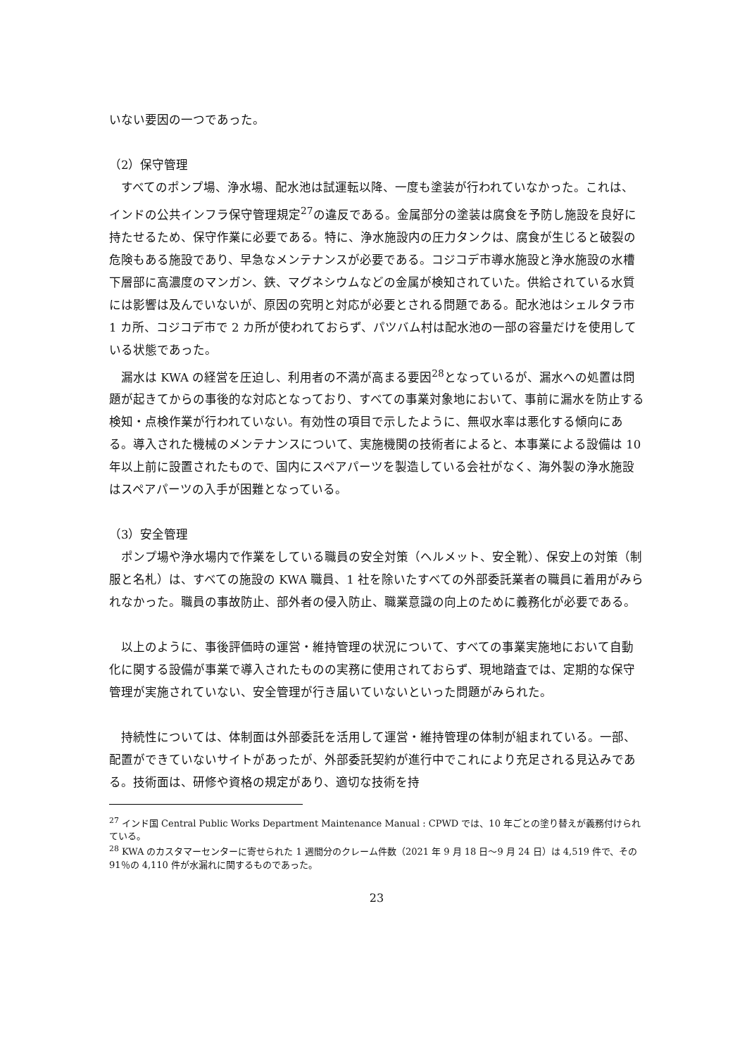いない要因の一つであった。
（2）保守管理
　すべてのポンプ場、浄水場、配水池は試運転以降、一度も塗装が行われていなかった。これは、インドの公共インフラ保守管理規定<sup>27</sup>の違反である。金属部分の塗装は腐食を予防し施設を良好に持たせるため、保守作業に必要である。特に、浄水施設内の圧力タンクは、腐食が生じると破裂の危険もある施設であり、早急なメンテナンスが必要である。コジコデ市導水施設と浄水施設の水槽下層部に高濃度のマンガン、鉄、マグネシウムなどの金属が検知されていた。供給されている水質には影響は及んでいないが、原因の究明と対応が必要とされる問題である。配水池はシェルタラ市 1 カ所、コジコデ市で 2 カ所が使われておらず、パツバム村は配水池の一部の容量だけを使用している状態であった。
　漏水は KWA の経営を圧迫し、利用者の不満が高まる要因<sup>28</sup>となっているが、漏水への処置は問題が起きてからの事後的な対応となっており、すべての事業対象地において、事前に漏水を防止する検知・点検作業が行われていない。有効性の項目で示したように、無収水率は悪化する傾向にある。導入された機械のメンテナンスについて、実施機関の技術者によると、本事業による設備は 10 年以上前に設置されたもので、国内にスペアパーツを製造している会社がなく、海外製の浄水施設はスペアパーツの入手が困難となっている。
（3）安全管理
　ポンプ場や浄水場内で作業をしている職員の安全対策（ヘルメット、安全靴）、保安上の対策（制服と名札）は、すべての施設の KWA 職員、1 社を除いたすべての外部委託業者の職員に着用がみられなかった。職員の事故防止、部外者の侵入防止、職業意識の向上のために義務化が必要である。
　以上のように、事後評価時の運営・維持管理の状況について、すべての事業実施地において自動化に関する設備が事業で導入されたものの実務に使用されておらず、現地踏査では、定期的な保守管理が実施されていない、安全管理が行き届いていないといった問題がみられた。
　持続性については、体制面は外部委託を活用して運営・維持管理の体制が組まれている。一部、配置ができていないサイトがあったが、外部委託契約が進行中でこれにより充足される見込みである。技術面は、研修や資格の規定があり、適切な技術を持
<sup>27</sup> インド国 Central Public Works Department Maintenance Manual : CPWD では、10 年ごとの塗り替えが義務付けられている。
<sup>28</sup> KWA のカスタマーセンターに寄せられた 1 週間分のクレーム件数（2021 年 9 月 18 日～9 月 24 日）は 4,519 件で、その 91％の 4,110 件が水漏れに関するものであった。
23